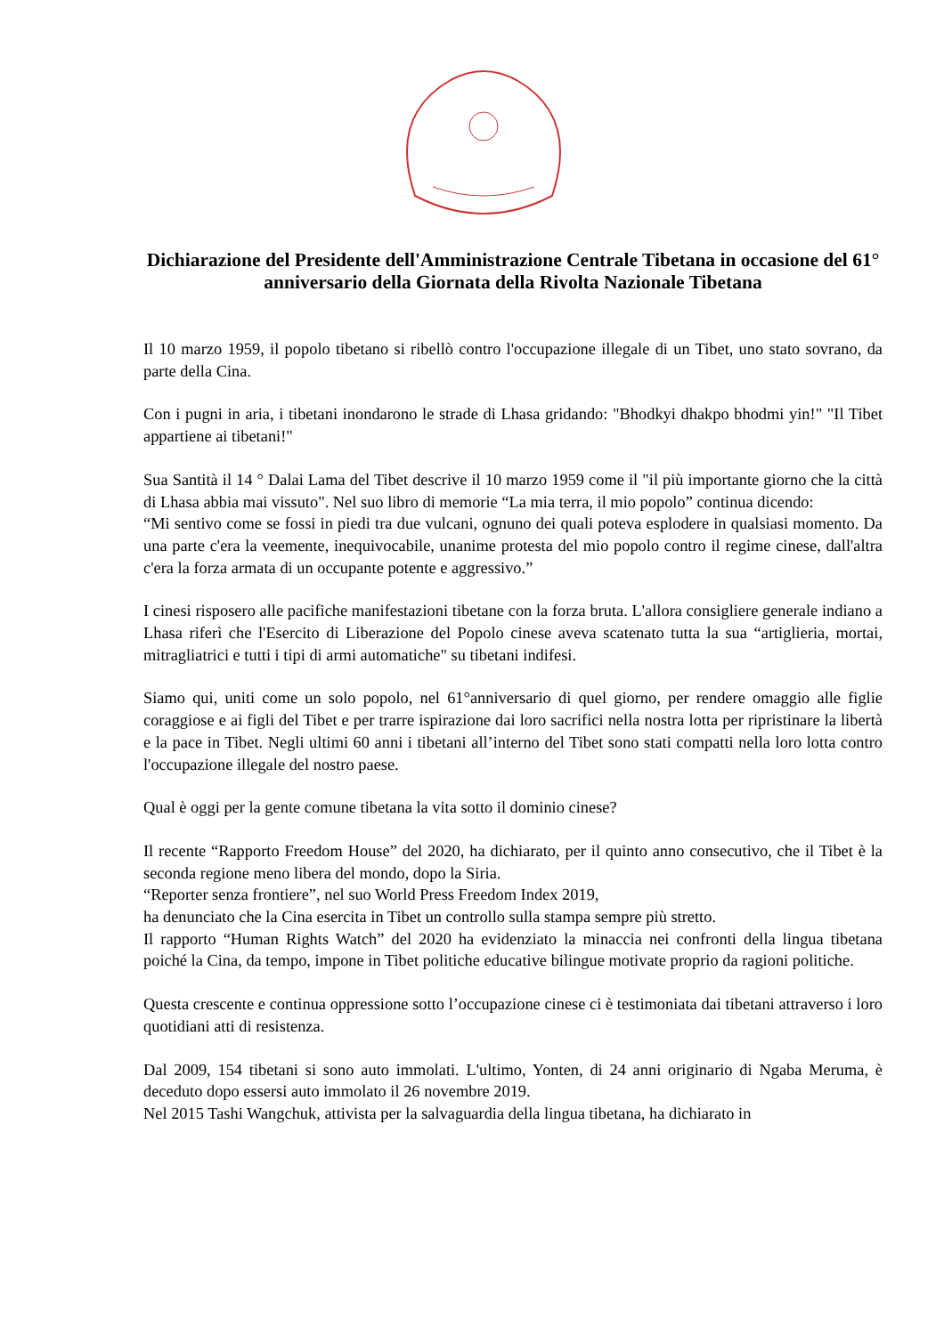Dichiarazione del Presidente dell'Amministrazione Centrale Tibetana in occasione del 61° anniversario della Giornata della Rivolta Nazionale Tibetana
Il 10 marzo 1959, il popolo tibetano si ribellò contro l'occupazione illegale di un Tibet, uno stato sovrano, da parte della Cina.
Con i pugni in aria, i tibetani inondarono le strade di Lhasa gridando: "Bhodkyi dhakpo bhodmi yin!" "Il Tibet appartiene ai tibetani!"
Sua Santità il 14 ° Dalai Lama del Tibet descrive il 10 marzo 1959 come il "il più importante giorno che la città di Lhasa abbia mai vissuto". Nel suo libro di memorie “La mia terra, il mio popolo” continua dicendo:
“Mi sentivo come se fossi in piedi tra due vulcani, ognuno dei quali poteva esplodere in qualsiasi momento. Da una parte c'era la veemente, inequivocabile, unanime protesta del mio popolo contro il regime cinese, dall'altra c'era la forza armata di un occupante potente e aggressivo.”
I cinesi risposero alle pacifiche manifestazioni tibetane con la forza bruta. L'allora consigliere generale indiano a Lhasa riferì che l'Esercito di Liberazione del Popolo cinese aveva scatenato tutta la sua “artiglieria, mortai, mitragliatrici e tutti i tipi di armi automatiche" su tibetani indifesi.
Siamo qui, uniti come un solo popolo, nel 61°anniversario di quel giorno, per rendere omaggio alle figlie coraggiose e ai figli del Tibet e per trarre ispirazione dai loro sacrifici nella nostra lotta per ripristinare la libertà e la pace in Tibet. Negli ultimi 60 anni i tibetani all’interno del Tibet sono stati compatti nella loro lotta contro l'occupazione illegale del nostro paese.
Qual è oggi per la gente comune tibetana la vita sotto il dominio cinese?
Il recente “Rapporto Freedom House” del 2020, ha dichiarato, per il quinto anno consecutivo, che il Tibet è la seconda regione meno libera del mondo, dopo la Siria.
“Reporter senza frontiere”, nel suo World Press Freedom Index 2019,
ha denunciato che la Cina esercita in Tibet un controllo sulla stampa sempre più stretto.
Il rapporto “Human Rights Watch” del 2020 ha evidenziato la minaccia nei confronti della lingua tibetana poiché la Cina, da tempo, impone in Tibet politiche educative bilingue motivate proprio da ragioni politiche.
Questa crescente e continua oppressione sotto l’occupazione cinese ci è testimoniata dai tibetani attraverso i loro quotidiani atti di resistenza.
Dal 2009, 154 tibetani si sono auto immolati. L'ultimo, Yonten, di 24 anni originario di Ngaba Meruma, è deceduto dopo essersi auto immolato il 26 novembre 2019.
Nel 2015 Tashi Wangchuk, attivista per la salvaguardia della lingua tibetana, ha dichiarato in